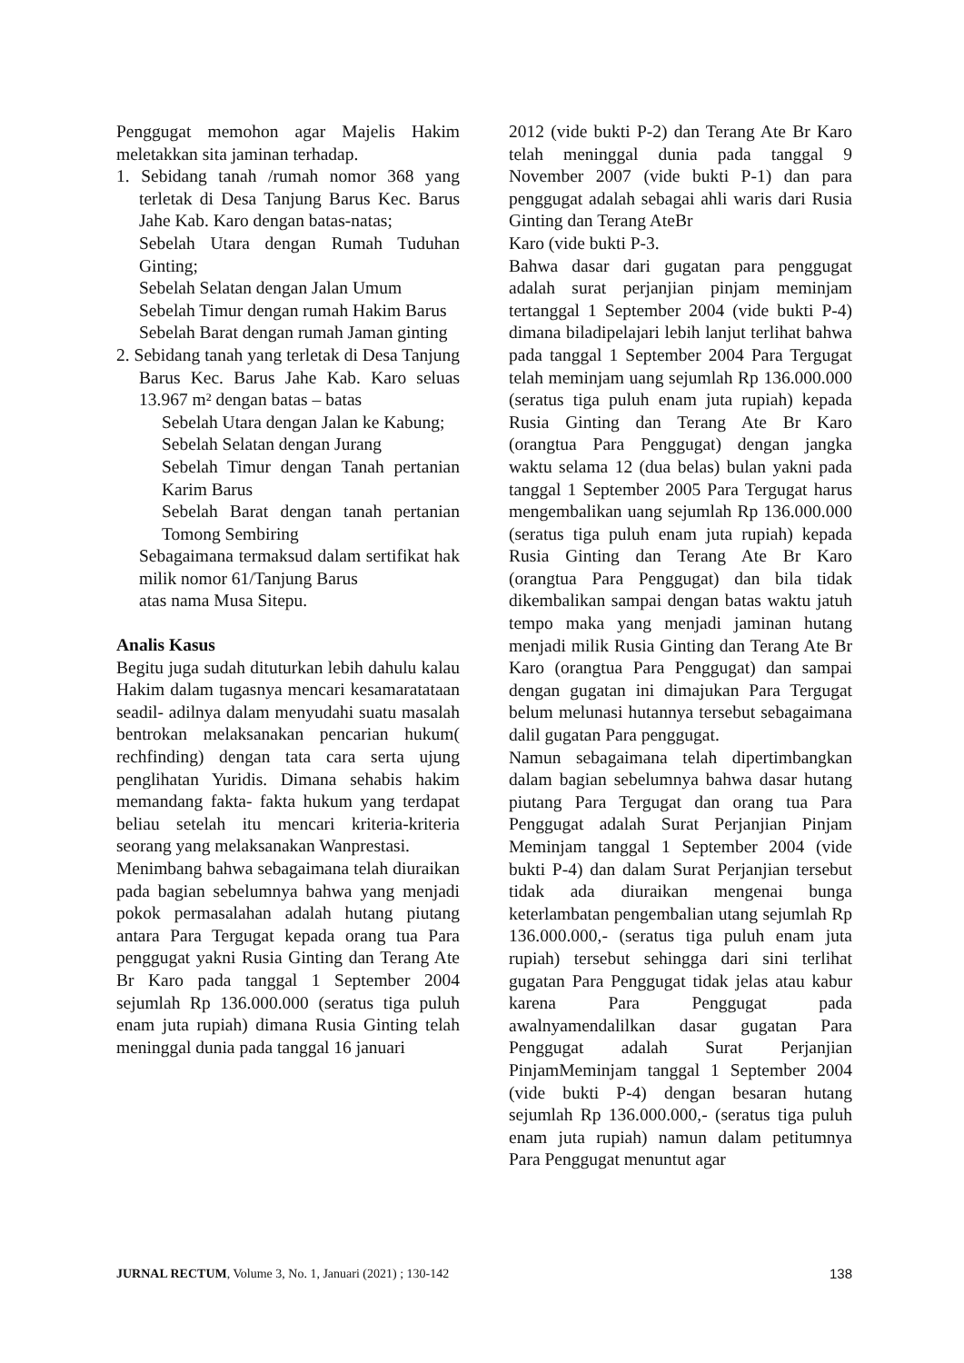Penggugat memohon agar Majelis Hakim meletakkan sita jaminan terhadap.
1. Sebidang tanah /rumah nomor 368 yang terletak di Desa Tanjung Barus Kec. Barus Jahe Kab. Karo dengan batas-natas;
Sebelah Utara dengan Rumah Tuduhan Ginting;
Sebelah Selatan dengan Jalan Umum
Sebelah Timur dengan rumah Hakim Barus
Sebelah Barat dengan rumah Jaman ginting
2. Sebidang tanah yang terletak di Desa Tanjung Barus Kec. Barus Jahe Kab. Karo seluas 13.967 m² dengan batas – batas
Sebelah Utara dengan Jalan ke Kabung;
Sebelah Selatan dengan Jurang
Sebelah Timur dengan Tanah pertanian Karim Barus
Sebelah Barat dengan tanah pertanian Tomong Sembiring
Sebagaimana termaksud dalam sertifikat hak milik nomor 61/Tanjung Barus
atas nama Musa Sitepu.
Analis Kasus
Begitu juga sudah dituturkan lebih dahulu kalau Hakim dalam tugasnya mencari kesamaratataan seadil- adilnya dalam menyudahi suatu masalah bentrokan melaksanakan pencarian hukum( rechfinding) dengan tata cara serta ujung penglihatan Yuridis. Dimana sehabis hakim memandang fakta- fakta hukum yang terdapat beliau setelah itu mencari kriteria-kriteria seorang yang melaksanakan Wanprestasi.
Menimbang bahwa sebagaimana telah diuraikan pada bagian sebelumnya bahwa yang menjadi pokok permasalahan adalah hutang piutang antara Para Tergugat kepada orang tua Para penggugat yakni Rusia Ginting dan Terang Ate Br Karo pada tanggal 1 September 2004 sejumlah Rp 136.000.000 (seratus tiga puluh enam juta rupiah) dimana Rusia Ginting telah meninggal dunia pada tanggal 16 januari
2012 (vide bukti P-2) dan Terang Ate Br Karo telah meninggal dunia pada tanggal 9 November 2007 (vide bukti P-1) dan para penggugat adalah sebagai ahli waris dari Rusia Ginting dan Terang AteBr
Karo (vide bukti P-3.
Bahwa dasar dari gugatan para penggugat adalah surat perjanjian pinjam meminjam tertanggal 1 September 2004 (vide bukti P-4) dimana biladipelajari lebih lanjut terlihat bahwa pada tanggal 1 September 2004 Para Tergugat telah meminjam uang sejumlah Rp 136.000.000 (seratus tiga puluh enam juta rupiah) kepada Rusia Ginting dan Terang Ate Br Karo (orangtua Para Penggugat) dengan jangka waktu selama 12 (dua belas) bulan yakni pada tanggal 1 September 2005 Para Tergugat harus mengembalikan uang sejumlah Rp 136.000.000 (seratus tiga puluh enam juta rupiah) kepada Rusia Ginting dan Terang Ate Br Karo (orangtua Para Penggugat) dan bila tidak dikembalikan sampai dengan batas waktu jatuh tempo maka yang menjadi jaminan hutang menjadi milik Rusia Ginting dan Terang Ate Br Karo (orangtua Para Penggugat) dan sampai dengan gugatan ini dimajukan Para Tergugat belum melunasi hutannya tersebut sebagaimana dalil gugatan Para penggugat.
Namun sebagaimana telah dipertimbangkan dalam bagian sebelumnya bahwa dasar hutang piutang Para Tergugat dan orang tua Para Penggugat adalah Surat Perjanjian Pinjam Meminjam tanggal 1 September 2004 (vide bukti P-4) dan dalam Surat Perjanjian tersebut tidak ada diuraikan mengenai bunga keterlambatan pengembalian utang sejumlah Rp 136.000.000,- (seratus tiga puluh enam juta rupiah) tersebut sehingga dari sini terlihat gugatan Para Penggugat tidak jelas atau kabur karena Para Penggugat pada awalnyamendalilkan dasar gugatan Para Penggugat adalah Surat Perjanjian PinjamMeminjam tanggal 1 September 2004 (vide bukti P-4) dengan besaran hutang sejumlah Rp 136.000.000,- (seratus tiga puluh enam juta rupiah) namun dalam petitumnya Para Penggugat menuntut agar
JURNAL RECTUM, Volume 3, No. 1, Januari (2021) ; 130-142 138